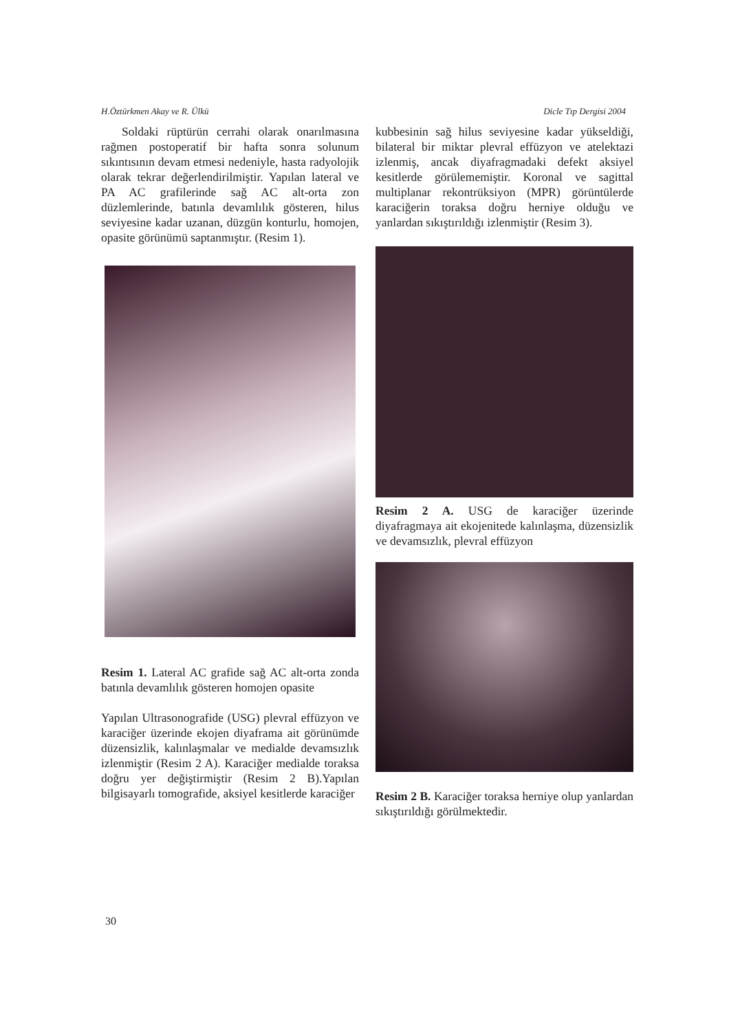H.Öztürkmen Akay ve R. Ülkü Dicle Tıp Dergisi 2004
Soldaki rüptürün cerrahi olarak onarılmasına rağmen postoperatif bir hafta sonra solunum sıkıntısının devam etmesi nedeniyle, hasta radyolojik olarak tekrar değerlendirilmiştir. Yapılan lateral ve PA AC grafilerinde sağ AC alt-orta zon düzlemlerinde, batınla devamlılık gösteren, hilus seviyesine kadar uzanan, düzgün konturlu, homojen, opasite görünümü saptanmıştır. (Resim 1).
Resim 1. Lateral AC grafide sağ AC alt-orta zonda batınla devamlılık gösteren homojen opasite
Yapılan Ultrasonografide (USG) plevral effüzyon ve karaciğer üzerinde ekojen diyaframa ait görünümde düzensizlik, kalınlaşmalar ve medialde devamsızlık izlenmiştir (Resim 2 A). Karaciğer medialde toraksa doğru yer değiştirmiştir (Resim 2 B).Yapılan bilgisayarlı tomografide, aksiyel kesitlerde karaciğer
kubbesinin sağ hilus seviyesine kadar yükseldiği, bilateral bir miktar plevral effüzyon ve atelektazi izlenmiş, ancak diyafragmadaki defekt aksiyel kesitlerde görülememiştir. Koronal ve sagittal multiplanar rekontrüksiyon (MPR) görüntülerde karaciğerin toraksa doğru herniye olduğu ve yanlardan sıkıştırıldığı izlenmiştir (Resim 3).
Resim 2 A. USG de karaciğer üzerinde diyafragmaya ait ekojenitede kalınlaşma, düzensizlik ve devamsızlık, plevral effüzyon
Resim 2 B. Karaciğer toraksa herniye olup yanlardan sıkıştırıldığı görülmektedir.
30